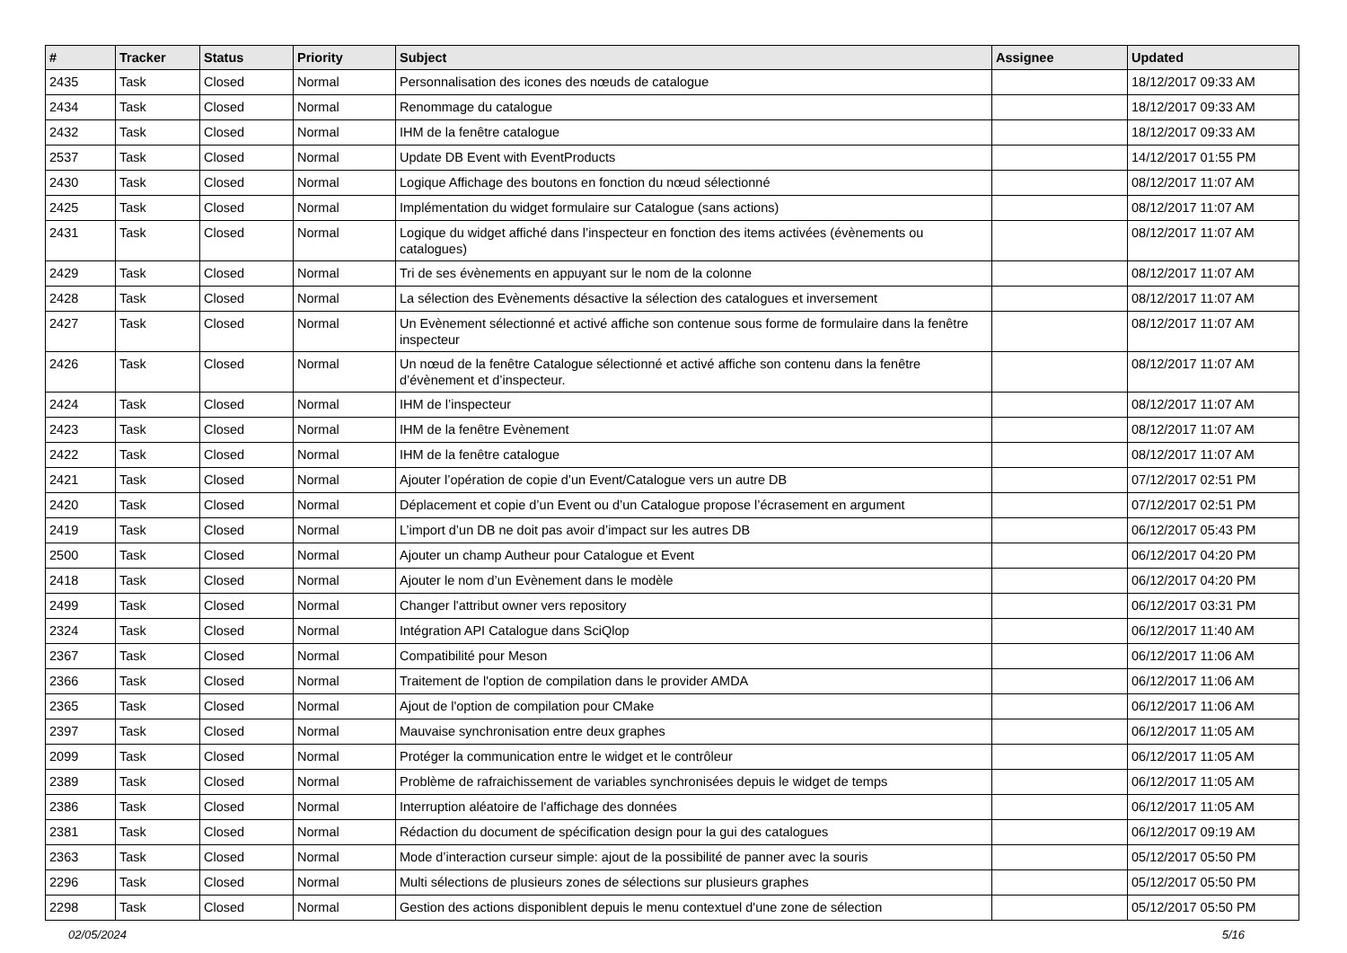| # | Tracker | Status | Priority | Subject | Assignee | Updated |
| --- | --- | --- | --- | --- | --- | --- |
| 2435 | Task | Closed | Normal | Personnalisation des icones des nœuds de catalogue | | 18/12/2017 09:33 AM |
| 2434 | Task | Closed | Normal | Renommage du catalogue | | 18/12/2017 09:33 AM |
| 2432 | Task | Closed | Normal | IHM de la fenêtre catalogue | | 18/12/2017 09:33 AM |
| 2537 | Task | Closed | Normal | Update DB Event with EventProducts | | 14/12/2017 01:55 PM |
| 2430 | Task | Closed | Normal | Logique Affichage des boutons en fonction du nœud sélectionné | | 08/12/2017 11:07 AM |
| 2425 | Task | Closed | Normal | Implémentation du widget formulaire sur Catalogue (sans actions) | | 08/12/2017 11:07 AM |
| 2431 | Task | Closed | Normal | Logique du widget affiché dans l’inspecteur en fonction des items activées (évènements ou catalogues) | | 08/12/2017 11:07 AM |
| 2429 | Task | Closed | Normal | Tri de ses évènements en appuyant sur le nom de la colonne | | 08/12/2017 11:07 AM |
| 2428 | Task | Closed | Normal | La sélection des Evènements désactive la sélection des catalogues et inversement | | 08/12/2017 11:07 AM |
| 2427 | Task | Closed | Normal | Un Evènement sélectionné et activé affiche son contenue sous forme de formulaire dans la fenêtre inspecteur | | 08/12/2017 11:07 AM |
| 2426 | Task | Closed | Normal | Un nœud de la fenêtre Catalogue sélectionné et activé affiche son contenu dans la fenêtre d’évènement et d’inspecteur. | | 08/12/2017 11:07 AM |
| 2424 | Task | Closed | Normal | IHM de l’inspecteur | | 08/12/2017 11:07 AM |
| 2423 | Task | Closed | Normal | IHM de la fenêtre Evènement | | 08/12/2017 11:07 AM |
| 2422 | Task | Closed | Normal | IHM de la fenêtre catalogue | | 08/12/2017 11:07 AM |
| 2421 | Task | Closed | Normal | Ajouter l’opération de copie d’un Event/Catalogue vers un autre DB | | 07/12/2017 02:51 PM |
| 2420 | Task | Closed | Normal | Déplacement et copie d’un Event ou d’un Catalogue propose l’écrasement en argument | | 07/12/2017 02:51 PM |
| 2419 | Task | Closed | Normal | L’import d’un DB ne doit pas avoir d’impact sur les autres DB | | 06/12/2017 05:43 PM |
| 2500 | Task | Closed | Normal | Ajouter un champ Autheur pour Catalogue et Event | | 06/12/2017 04:20 PM |
| 2418 | Task | Closed | Normal | Ajouter le nom d’un Evènement dans le modèle | | 06/12/2017 04:20 PM |
| 2499 | Task | Closed | Normal | Changer l'attribut owner vers repository | | 06/12/2017 03:31 PM |
| 2324 | Task | Closed | Normal | Intégration API Catalogue dans SciQlop | | 06/12/2017 11:40 AM |
| 2367 | Task | Closed | Normal | Compatibilité pour Meson | | 06/12/2017 11:06 AM |
| 2366 | Task | Closed | Normal | Traitement de l'option de compilation dans le provider AMDA | | 06/12/2017 11:06 AM |
| 2365 | Task | Closed | Normal | Ajout de l'option de compilation pour CMake | | 06/12/2017 11:06 AM |
| 2397 | Task | Closed | Normal | Mauvaise synchronisation entre deux graphes | | 06/12/2017 11:05 AM |
| 2099 | Task | Closed | Normal | Protéger la communication entre le widget et le contrôleur | | 06/12/2017 11:05 AM |
| 2389 | Task | Closed | Normal | Problème de rafraichissement de variables synchronisées depuis le widget de temps | | 06/12/2017 11:05 AM |
| 2386 | Task | Closed | Normal | Interruption aléatoire de l'affichage des données | | 06/12/2017 11:05 AM |
| 2381 | Task | Closed | Normal | Rédaction du document de spécification design pour la gui des catalogues | | 06/12/2017 09:19 AM |
| 2363 | Task | Closed | Normal | Mode d’interaction curseur simple: ajout de la possibilité de panner avec la souris | | 05/12/2017 05:50 PM |
| 2296 | Task | Closed | Normal | Multi sélections de plusieurs zones de sélections sur plusieurs graphes | | 05/12/2017 05:50 PM |
| 2298 | Task | Closed | Normal | Gestion des actions disponiblent depuis le menu contextuel d'une zone de sélection | | 05/12/2017 05:50 PM |
02/05/2024 5/16